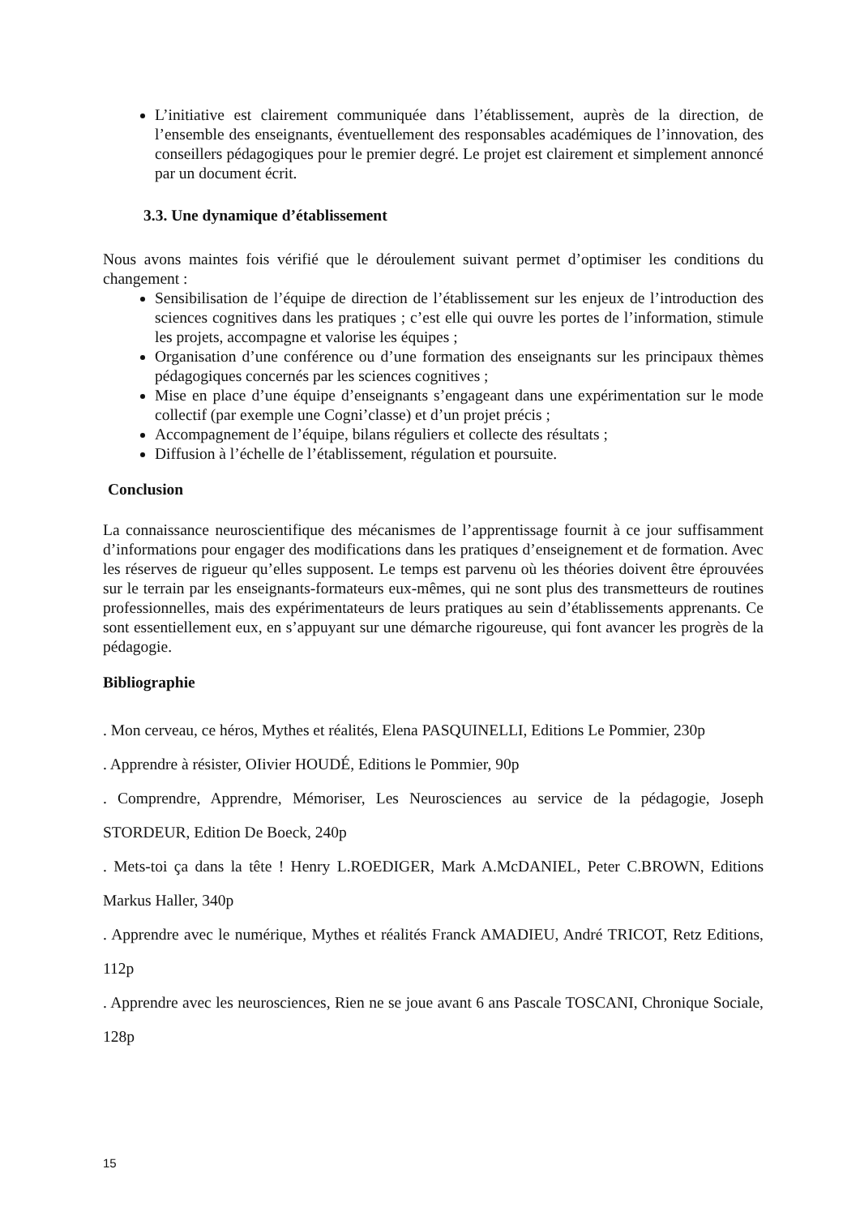L’initiative est clairement communiquée dans l’établissement, auprès de la direction, de l’ensemble des enseignants, éventuellement des responsables académiques de l’innovation, des conseillers pédagogiques pour le premier degré. Le projet est clairement et simplement annoncé par un document écrit.
3.3. Une dynamique d’établissement
Nous avons maintes fois vérifié que le déroulement suivant permet d’optimiser les conditions du changement :
Sensibilisation de l’équipe de direction de l’établissement sur les enjeux de l’introduction des sciences cognitives dans les pratiques ; c’est elle qui ouvre les portes de l’information, stimule les projets, accompagne et valorise les équipes ;
Organisation d’une conférence ou d’une formation des enseignants sur les principaux thèmes pédagogiques concernés par les sciences cognitives ;
Mise en place d’une équipe d’enseignants s’engageant dans une expérimentation sur le mode collectif (par exemple une Cogni’classe) et d’un projet précis ;
Accompagnement de l’équipe, bilans réguliers et collecte des résultats ;
Diffusion à l’échelle de l’établissement, régulation et poursuite.
Conclusion
La connaissance neuroscientifique des mécanismes de l’apprentissage fournit à ce jour suffisamment d’informations pour engager des modifications dans les pratiques d’enseignement et de formation. Avec les réserves de rigueur qu’elles supposent. Le temps est parvenu où les théories doivent être éprouvées sur le terrain par les enseignants-formateurs eux-mêmes, qui ne sont plus des transmetteurs de routines professionnelles, mais des expérimentateurs de leurs pratiques au sein d’établissements apprenants. Ce sont essentiellement eux, en s’appuyant sur une démarche rigoureuse, qui font avancer les progrès de la pédagogie.
Bibliographie
. Mon cerveau, ce héros, Mythes et réalités, Elena PASQUINELLI, Editions Le Pommier, 230p
. Apprendre à résister, OIivier HOUDÉ, Editions le Pommier, 90p
. Comprendre, Apprendre, Mémoriser, Les Neurosciences au service de la pédagogie, Joseph STORDEUR, Edition De Boeck, 240p
. Mets-toi ça dans la tête ! Henry L.ROEDIGER, Mark A.McDANIEL, Peter C.BROWN, Editions Markus Haller, 340p
. Apprendre avec le numérique, Mythes et réalités Franck AMADIEU, André TRICOT, Retz Editions, 112p
. Apprendre avec les neurosciences, Rien ne se joue avant 6 ans Pascale TOSCANI, Chronique Sociale, 128p
15